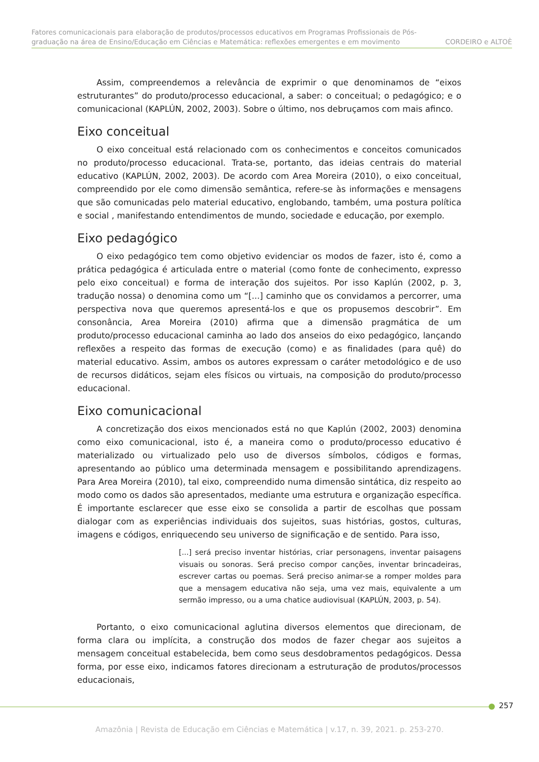Fatores comunicacionais para elaboração de produtos/processos educativos em Programas Profissionais de Pós-
graduação na área de Ensino/Educação em Ciências e Matemática: reflexões emergentes e em movimento CORDEIRO e ALTOÈ
Assim, compreendemos a relevância de exprimir o que denominamos de “eixos estruturantes” do produto/processo educacional, a saber: o conceitual; o pedagógico; e o comunicacional (KAPLÚN, 2002, 2003). Sobre o último, nos debruçamos com mais afinco.
Eixo conceitual
O eixo conceitual está relacionado com os conhecimentos e conceitos comunicados no produto/processo educacional. Trata-se, portanto, das ideias centrais do material educativo (KAPLÚN, 2002, 2003). De acordo com Area Moreira (2010), o eixo conceitual, compreendido por ele como dimensão semântica, refere-se às informações e mensagens que são comunicadas pelo material educativo, englobando, também, uma postura política e social , manifestando entendimentos de mundo, sociedade e educação, por exemplo.
Eixo pedagógico
O eixo pedagógico tem como objetivo evidenciar os modos de fazer, isto é, como a prática pedagógica é articulada entre o material (como fonte de conhecimento, expresso pelo eixo conceitual) e forma de interação dos sujeitos. Por isso Kaplún (2002, p. 3, tradução nossa) o denomina como um “[...] caminho que os convidamos a percorrer, uma perspectiva nova que queremos apresentá-los e que os propusemos descobrir”. Em consonância, Area Moreira (2010) afirma que a dimensão pragmática de um produto/processo educacional caminha ao lado dos anseios do eixo pedagógico, lançando reflexões a respeito das formas de execução (como) e as finalidades (para quê) do material educativo. Assim, ambos os autores expressam o caráter metodológico e de uso de recursos didáticos, sejam eles físicos ou virtuais, na composição do produto/processo educacional.
Eixo comunicacional
A concretização dos eixos mencionados está no que Kaplún (2002, 2003) denomina como eixo comunicacional, isto é, a maneira como o produto/processo educativo é materializado ou virtualizado pelo uso de diversos símbolos, códigos e formas, apresentando ao público uma determinada mensagem e possibilitando aprendizagens. Para Area Moreira (2010), tal eixo, compreendido numa dimensão sintática, diz respeito ao modo como os dados são apresentados, mediante uma estrutura e organização específica. É importante esclarecer que esse eixo se consolida a partir de escolhas que possam dialogar com as experiências individuais dos sujeitos, suas histórias, gostos, culturas, imagens e códigos, enriquecendo seu universo de significação e de sentido. Para isso,
[...] será preciso inventar histórias, criar personagens, inventar paisagens visuais ou sonoras. Será preciso compor canções, inventar brincadeiras, escrever cartas ou poemas. Será preciso animar-se a romper moldes para que a mensagem educativa não seja, uma vez mais, equivalente a um sermão impresso, ou a uma chatice audiovisual (KAPLÚN, 2003, p. 54).
Portanto, o eixo comunicacional aglutina diversos elementos que direcionam, de forma clara ou implícita, a construção dos modos de fazer chegar aos sujeitos a mensagem conceitual estabelecida, bem como seus desdobramentos pedagógicos. Dessa forma, por esse eixo, indicamos fatores direcionam a estruturação de produtos/processos educacionais,
257
Amazônia | Revista de Educação em Ciências e Matemática | v.17, n. 39, 2021. p. 253-270.